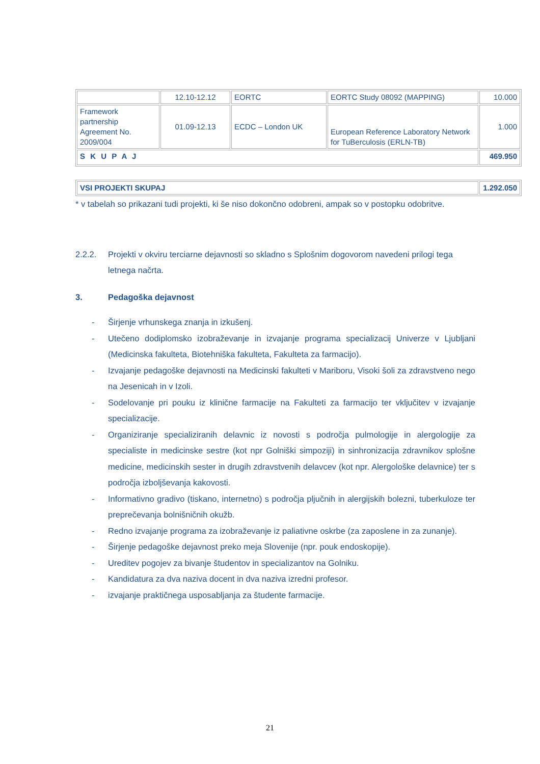| | 12.10-12.12 | EORTC | EORTC Study 08092 (MAPPING) | 10.000 |
| Framework partnership Agreement No. 2009/004 | 01.09-12.13 | ECDC – London UK | European Reference Laboratory Network for TuBerculosis (ERLN-TB) | 1.000 |
| S K U P A J | | | | 469.950 |
| VSI PROJEKTI SKUPAJ | 1.292.050 |
* v tabelah so prikazani tudi projekti, ki še niso dokončno odobreni, ampak so v postopku odobritve.
2.2.2. Projekti v okviru terciarne dejavnosti so skladno s Splošnim dogovorom navedeni prilogi tega letnega načrta.
3. Pedagoška dejavnost
- Širjenje vrhunskega znanja in izkušenj.
- Utečeno dodiplomsko izobraževanje in izvajanje programa specializacij Univerze v Ljubljani (Medicinska fakulteta, Biotehniška fakulteta, Fakulteta za farmacijo).
- Izvajanje pedagoške dejavnosti na Medicinski fakulteti v Mariboru, Visoki šoli za zdravstveno nego na Jesenicah in v Izoli.
- Sodelovanje pri pouku iz klinične farmacije na Fakulteti za farmacijo ter vključitev v izvajanje specializacije.
- Organiziranje specializiranih delavnic iz novosti s področja pulmologije in alergologije za specialiste in medicinske sestre (kot npr Golniški simpoziji) in sinhronizacija zdravnikov splošne medicine, medicinskih sester in drugih zdravstvenih delavcev (kot npr. Alergološke delavnice) ter s področja izboljševanja kakovosti.
- Informativno gradivo (tiskano, internetno) s področja pljučnih in alergijskih bolezni, tuberkuloze ter preprečevanja bolnišničnih okužb.
- Redno izvajanje programa za izobraževanje iz paliativne oskrbe (za zaposlene in za zunanje).
- Širjenje pedagoške dejavnost preko meja Slovenije (npr. pouk endoskopije).
- Ureditev pogojev za bivanje študentov in specializantov na Golniku.
- Kandidatura za dva naziva docent in dva naziva izredni profesor.
- izvajanje praktičnega usposabljanja za študente farmacije.
21